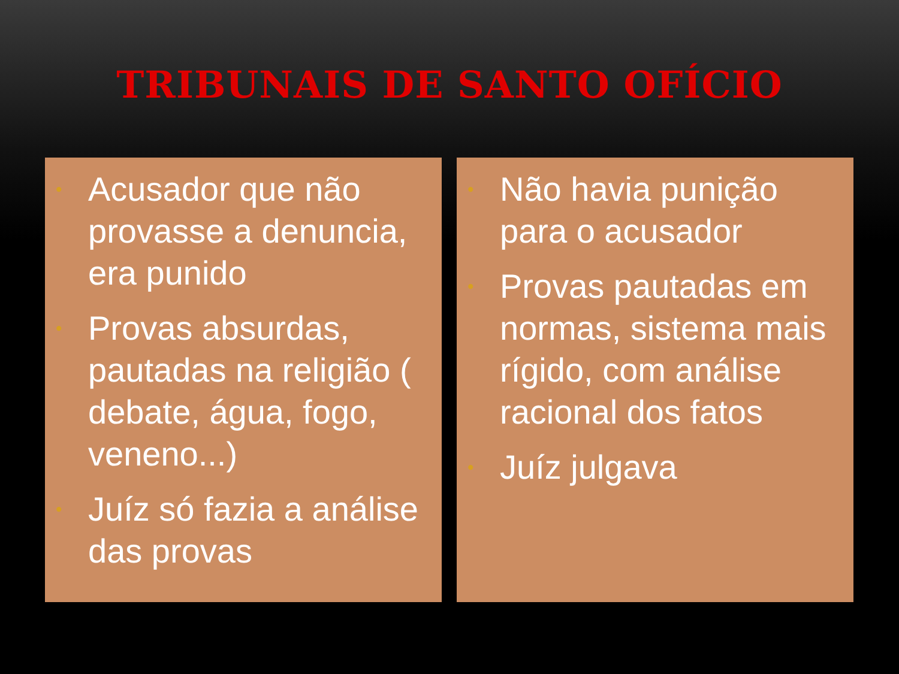TRIBUNAIS DE SANTO OFÍCIO
• Acusador que não provasse a denuncia, era punido
• Provas absurdas, pautadas na religião ( debate, água, fogo, veneno...)
• Juíz só fazia a análise das provas
• Não havia punição para o acusador
• Provas pautadas em normas, sistema mais rígido, com análise racional dos fatos
• Juíz julgava